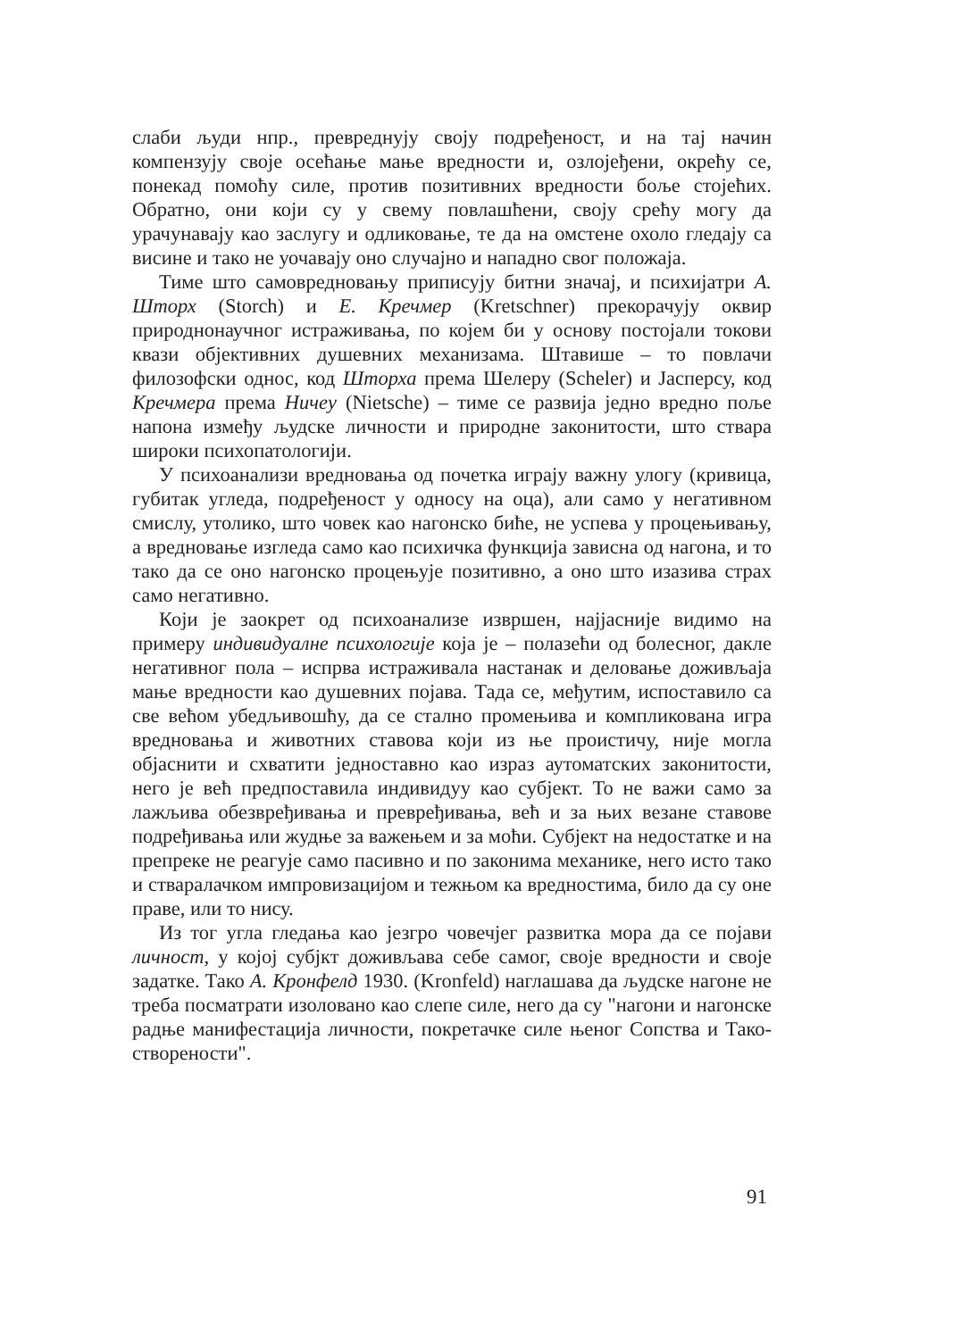слаби људи нпр., превреднују своју подређеност, и на тај начин компензују своје осећање мање вредности и, озлојеђени, окрећу се, понекад помоћу силе, против позитивних вредности боље стојећих. Обратно, они који су у свему повлашћени, своју срећу могу да урачунавају као заслугу и одликовање, те да на омстене охоло гледају са висине и тако не уочавају оно случајно и нападно свог положаја.
Тиме што самовредновању приписују битни значај, и психијатри А. Шторх (Storch) и Е. Кречмер (Kretschner) прекорачују оквир природнонаучног истраживања, по којем би у основу постојали токови квази објективних душевних механизама. Штавише – то повлачи филозофски однос, код Шторха према Шелеру (Scheler) и Јасперсу, код Кречмера према Ничеу (Nietsche) – тиме се развија једно вредно поље напона између људске личности и природне законитости, што ствара широки психопатологији.
У психоанализи вредновања од почетка играју важну улогу (кривица, губитак угледа, подређеност у односу на оца), али само у негативном смислу, утолико, што човек као нагонско биће, не успева у процењивању, а вредновање изгледа само као психичка функција зависна од нагона, и то тако да се оно нагонско процењује позитивно, а оно што изазива страх само негативно.
Који је заокрет од психоанализе извршен, најјасније видимо на примеру индивидуалне психологије која је – полазећи од болесног, дакле негативног пола – испрва истраживала настанак и деловање доживљаја мање вредности као душевних појава. Тада се, међутим, испоставило са све већом убедљивошћу, да се стално промењива и компликована игра вредновања и животних ставова који из ње проистичу, није могла објаснити и схватити једноставно као израз аутоматских законитости, него је већ предпоставила индивидуу као субјект. То не важи само за лажљива обезвређивања и превређивања, већ и за њих везане ставове подређивања или жудње за важењем и за моћи. Субјект на недостатке и на препреке не реагује само пасивно и по законима механике, него исто тако и стваралачком импровизацијом и тежњом ка вредностима, било да су оне праве, или то нису.
Из тог угла гледања као језгро човечјег развитка мора да се појави личност, у којој субјкт доживљава себе самог, своје вредности и своје задатке. Тако А. Кронфелд 1930. (Kronfeld) наглашава да људске нагоне не треба посматрати изоловано као слепе силе, него да су "нагони и нагонске радње манифестација личности, покретачке силе њеног Сопства и Тако-створености".
91